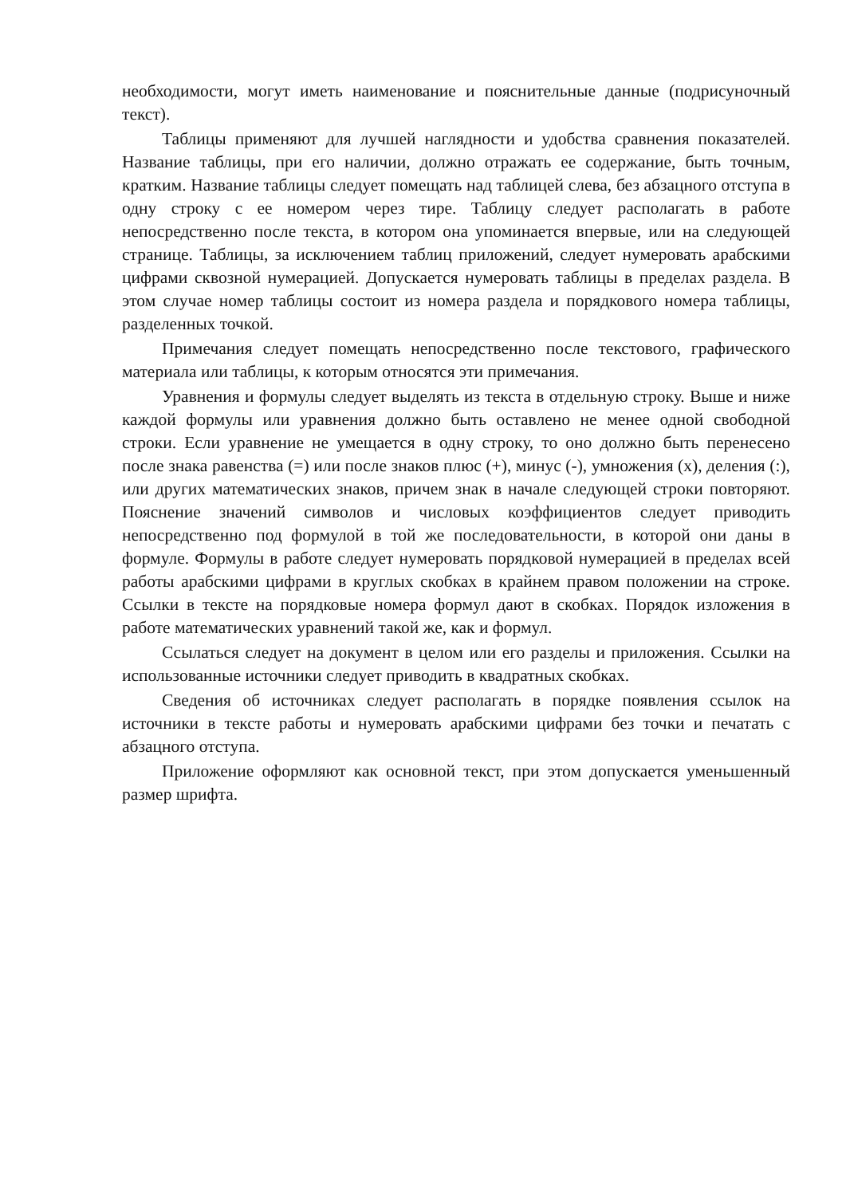необходимости, могут иметь наименование и пояснительные данные (подрисуночный текст).
Таблицы применяют для лучшей наглядности и удобства сравнения показателей. Название таблицы, при его наличии, должно отражать ее содержание, быть точным, кратким. Название таблицы следует помещать над таблицей слева, без абзацного отступа в одну строку с ее номером через тире. Таблицу следует располагать в работе непосредственно после текста, в котором она упоминается впервые, или на следующей странице. Таблицы, за исключением таблиц приложений, следует нумеровать арабскими цифрами сквозной нумерацией. Допускается нумеровать таблицы в пределах раздела. В этом случае номер таблицы состоит из номера раздела и порядкового номера таблицы, разделенных точкой.
Примечания следует помещать непосредственно после текстового, графического материала или таблицы, к которым относятся эти примечания.
Уравнения и формулы следует выделять из текста в отдельную строку. Выше и ниже каждой формулы или уравнения должно быть оставлено не менее одной свободной строки. Если уравнение не умещается в одну строку, то оно должно быть перенесено после знака равенства (=) или после знаков плюс (+), минус (-), умножения (х), деления (:), или других математических знаков, причем знак в начале следующей строки повторяют. Пояснение значений символов и числовых коэффициентов следует приводить непосредственно под формулой в той же последовательности, в которой они даны в формуле. Формулы в работе следует нумеровать порядковой нумерацией в пределах всей работы арабскими цифрами в круглых скобках в крайнем правом положении на строке. Ссылки в тексте на порядковые номера формул дают в скобках. Порядок изложения в работе математических уравнений такой же, как и формул.
Ссылаться следует на документ в целом или его разделы и приложения. Ссылки на использованные источники следует приводить в квадратных скобках.
Сведения об источниках следует располагать в порядке появления ссылок на источники в тексте работы и нумеровать арабскими цифрами без точки и печатать с абзацного отступа.
Приложение оформляют как основной текст, при этом допускается уменьшенный размер шрифта.